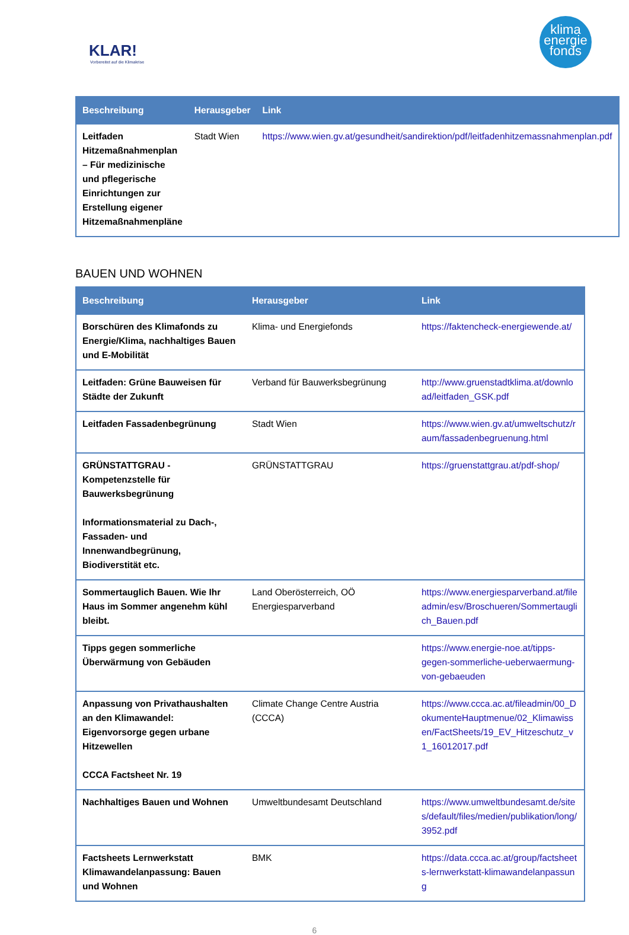KLAR!
Vorbereitet auf die Klimakrise
klima
energie
fonds
| Beschreibung | Herausgeber | Link |
| --- | --- | --- |
| Leitfaden Hitzemaßnahmenplan – Für medizinische und pflegerische Einrichtungen zur Erstellung eigener Hitzemaßnahmenpläne | Stadt Wien | https://www.wien.gv.at/gesundheit/sandirektion/pdf/leitfadenhitzemassnahmenplan.pdf |
BAUEN UND WOHNEN
| Beschreibung | Herausgeber | Link |
| --- | --- | --- |
| Borschüren des Klimafonds zu Energie/Klima, nachhaltiges Bauen und E-Mobilität | Klima- und Energiefonds | https://faktencheck-energiewende.at/ |
| Leitfaden: Grüne Bauweisen für Städte der Zukunft | Verband für Bauwerksbegrünung | http://www.gruenstadtklima.at/download/leitfaden_GSK.pdf |
| Leitfaden Fassadenbegrünung | Stadt Wien | https://www.wien.gv.at/umweltschutz/raum/fassadenbegruenung.html |
| GRÜNSTATTGRAU - Kompetenzstelle für Bauwerksbegrünung Informationsmaterial zu Dach-, Fassaden- und Innenwandbegrünung, Biodiverstität etc. | GRÜNSTATTGRAU | https://gruenstattgrau.at/pdf-shop/ |
| Sommertauglich Bauen. Wie Ihr Haus im Sommer angenehm kühl bleibt. | Land Oberösterreich, OÖ Energiesparverband | https://www.energiesparverband.at/fileadmin/esv/Broschueren/Sommertauglich_Bauen.pdf |
| Tipps gegen sommerliche Überwärmung von Gebäuden | | https://www.energie-noe.at/tipps-gegen-sommerliche-ueberwaermung-von-gebaeuden |
| Anpassung von Privathaushalten an den Klimawandel: Eigenvorsorge gegen urbane Hitzewellen CCCA Factsheet Nr. 19 | Climate Change Centre Austria (CCCA) | https://www.ccca.ac.at/fileadmin/00_DokumenteHauptmenue/02_Klimawissen/FactSheets/19_EV_Hitzeschutz_v1_16012017.pdf |
| Nachhaltiges Bauen und Wohnen | Umweltbundesamt Deutschland | https://www.umweltbundesamt.de/sites/default/files/medien/publikation/long/3952.pdf |
| Factsheets Lernwerkstatt Klimawandelanpassung: Bauen und Wohnen | BMK | https://data.ccca.ac.at/group/factsheets-lernwerkstatt-klimawandelanpassung |
6